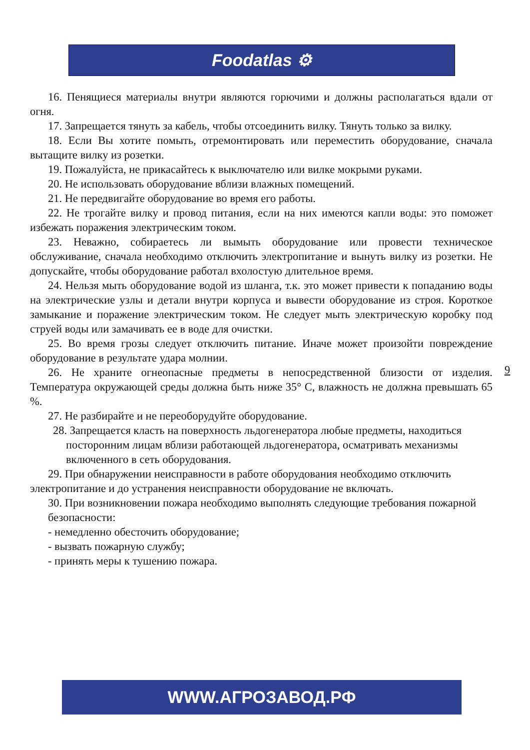Foodatlas ⚙
16. Пенящиеся материалы внутри являются горючими и должны располагаться вдали от огня.
17. Запрещается тянуть за кабель, чтобы отсоединить вилку. Тянуть только за вилку.
18. Если Вы хотите помыть, отремонтировать или переместить оборудование, сначала вытащите вилку из розетки.
19. Пожалуйста, не прикасайтесь к выключателю или вилке мокрыми руками.
20. Не использовать оборудование вблизи влажных помещений.
21. Не передвигайте оборудование во время его работы.
22. Не трогайте вилку и провод питания, если на них имеются капли воды: это поможет избежать поражения электрическим током.
23. Неважно, собираетесь ли вымыть оборудование или провести техническое обслуживание, сначала необходимо отключить электропитание и вынуть вилку из розетки. Не допускайте, чтобы оборудование работал вхолостую длительное время.
24. Нельзя мыть оборудование водой из шланга, т.к. это может привести к попаданию воды на электрические узлы и детали внутри корпуса и вывести оборудование из строя. Короткое замыкание и поражение электрическим током. Не следует мыть электрическую коробку под струей воды или замачивать ее в воде для очистки.
25. Во время грозы следует отключить питание. Иначе может произойти повреждение оборудование в результате удара молнии.
26. Не храните огнеопасные предметы в непосредственной близости от изделия. Температура окружающей среды должна быть ниже 35° С, влажность не должна превышать 65 %.
27. Не разбирайте и не переоборудуйте оборудование.
28. Запрещается класть на поверхность льдогенератора любые предметы, находиться посторонним лицам вблизи работающей льдогенератора, осматривать механизмы включенного в сеть оборудования.
29. При обнаружении неисправности в работе оборудования необходимо отключить электропитание и до устранения неисправности оборудование не включать.
30. При возникновении пожара необходимо выполнять следующие требования пожарной безопасности:
- немедленно обесточить оборудование;
- вызвать пожарную службу;
- принять меры к тушению пожара.
9
WWW.АГРОЗАВОД.РФ